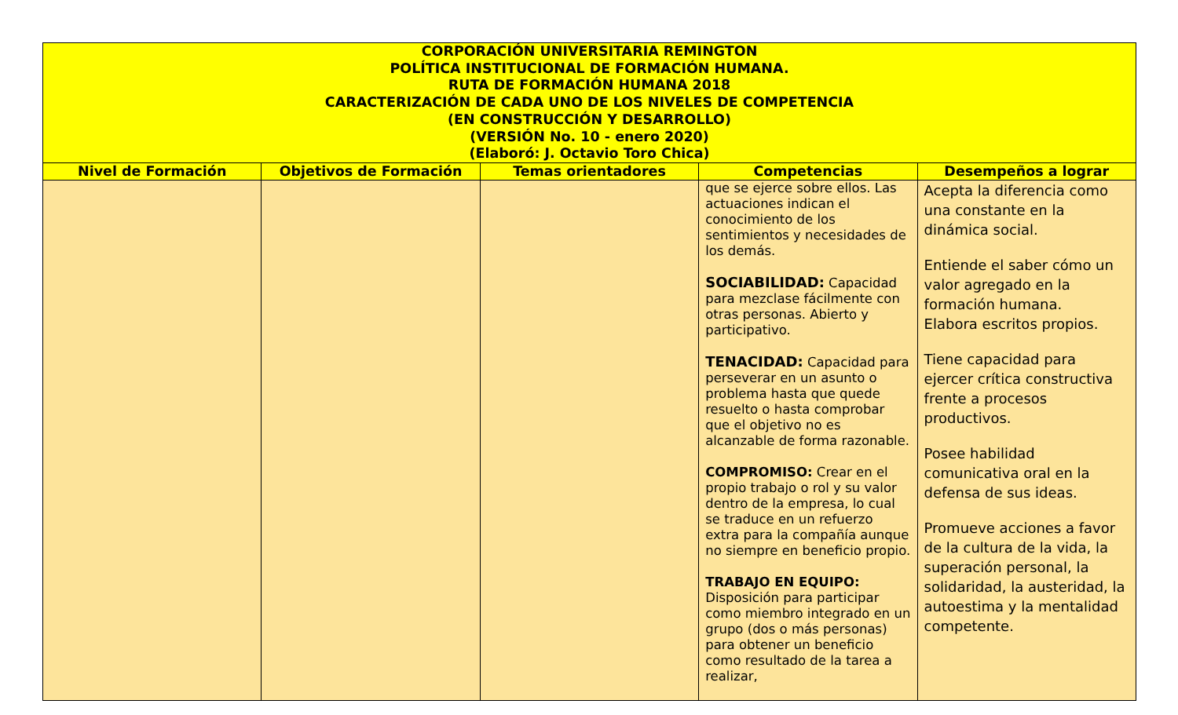| CORPORACIÓN UNIVERSITARIA REMINGTON POLÍTICA INSTITUCIONAL DE FORMACIÓN HUMANA. RUTA DE FORMACIÓN HUMANA 2018 CARACTERIZACIÓN DE CADA UNO DE LOS NIVELES DE COMPETENCIA (EN CONSTRUCCIÓN Y DESARROLLO) (VERSIÓN No. 10 - enero 2020) (Elaboró: J. Octavio Toro Chica) | | | | |
| Nivel de Formación | Objetivos de Formación | Temas orientadores | Competencias | Desempeños a lograr |
| | | | que se ejerce sobre ellos. Las actuaciones indican el conocimiento de los sentimientos y necesidades de los demás. SOCIABILIDAD: Capacidad para mezclase fácilmente con otras personas. Abierto y participativo. TENACIDAD: Capacidad para perseverar en un asunto o problema hasta que quede resuelto o hasta comprobar que el objetivo no es alcanzable de forma razonable. COMPROMISO: Crear en el propio trabajo o rol y su valor dentro de la empresa, lo cual se traduce en un refuerzo extra para la compañía aunque no siempre en beneficio propio. TRABAJO EN EQUIPO: Disposición para participar como miembro integrado en un grupo (dos o más personas) para obtener un beneficio como resultado de la tarea a realizar, | Acepta la diferencia como una constante en la dinámica social. Entiende el saber cómo un valor agregado en la formación humana. Elabora escritos propios. Tiene capacidad para ejercer crítica constructiva frente a procesos productivos. Posee habilidad comunicativa oral en la defensa de sus ideas. Promueve acciones a favor de la cultura de la vida, la superación personal, la solidaridad, la austeridad, la autoestima y la mentalidad competente. |